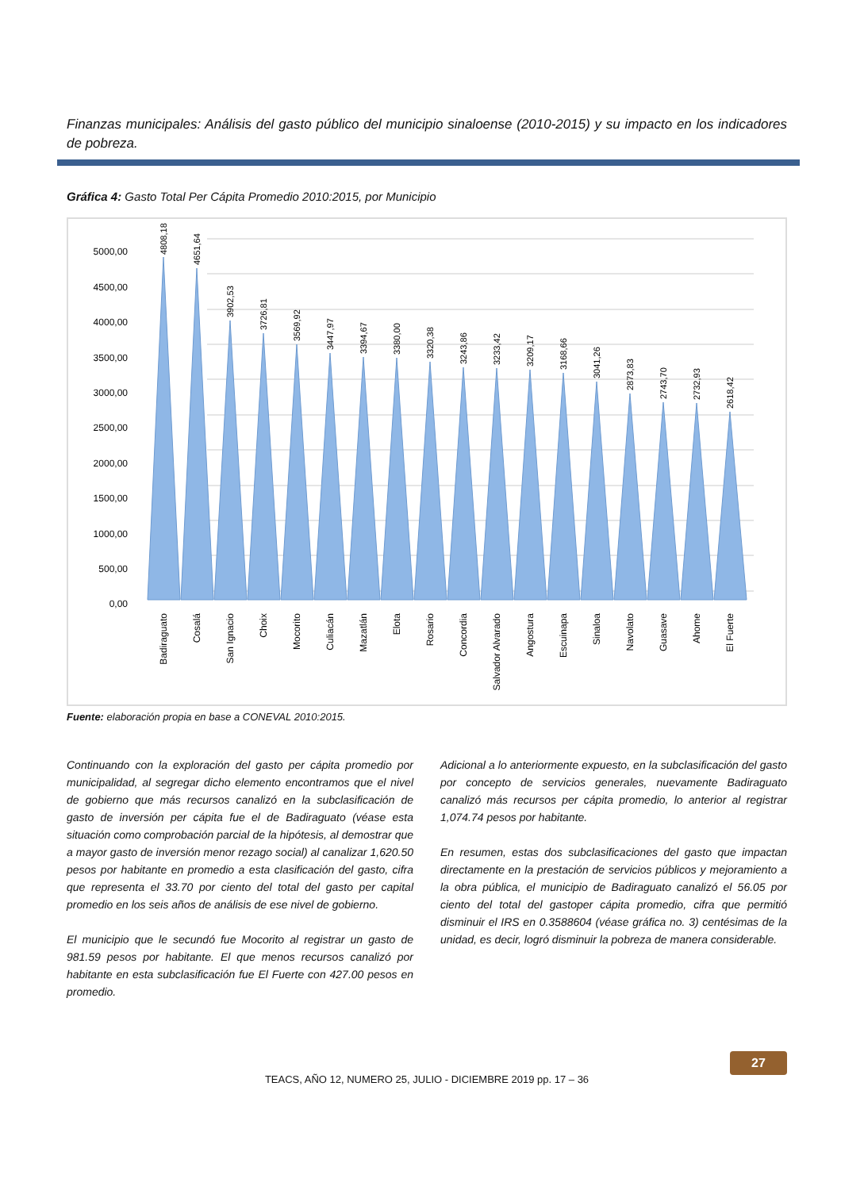Finanzas municipales: Análisis del gasto público del municipio sinaloense (2010-2015) y su impacto en los indicadores de pobreza.
Gráfica 4: Gasto Total Per Cápita Promedio 2010:2015, por Municipio
5000,00
4500,00
4000,00
3500,00
3000,00
2500,00
2000,00
1500,00
1000,00
500,00
0,00
4808,18
4651,64
3902,53
3726,81
3569,92
3447,97
3394,67
3380,00
3320,38
3243,86
3233,42
3209,17
3168,66
3041,26
2873,83
2743,70
2732,93
2618,42
Badiraguato
Cosalá
San Ignacio
Choix
Mocorito
Culiacán
Mazatlán
Elota
Rosario
Concordia
Salvador Alvarado
Angostura
Escuinapa
Sinaloa
Navolato
Guasave
Ahome
El Fuerte
Fuente: elaboración propia en base a CONEVAL 2010:2015.
Continuando con la exploración del gasto per cápita promedio por municipalidad, al segregar dicho elemento encontramos que el nivel de gobierno que más recursos canalizó en la subclasificación de gasto de inversión per cápita fue el de Badiraguato (véase esta situación como comprobación parcial de la hipótesis, al demostrar que a mayor gasto de inversión menor rezago social) al canalizar 1,620.50 pesos por habitante en promedio a esta clasificación del gasto, cifra que representa el 33.70 por ciento del total del gasto per capital promedio en los seis años de análisis de ese nivel de gobierno.
El municipio que le secundó fue Mocorito al registrar un gasto de 981.59 pesos por habitante. El que menos recursos canalizó por habitante en esta subclasificación fue El Fuerte con 427.00 pesos en promedio.
Adicional a lo anteriormente expuesto, en la subclasificación del gasto por concepto de servicios generales, nuevamente Badiraguato canalizó más recursos per cápita promedio, lo anterior al registrar 1,074.74 pesos por habitante.
En resumen, estas dos subclasificaciones del gasto que impactan directamente en la prestación de servicios públicos y mejoramiento a la obra pública, el municipio de Badiraguato canalizó el 56.05 por ciento del total del gastoper cápita promedio, cifra que permitió disminuir el IRS en 0.3588604 (véase gráfica no. 3) centésimas de la unidad, es decir, logró disminuir la pobreza de manera considerable.
TEACS, AÑO 12, NUMERO 25, JULIO - DICIEMBRE 2019 pp. 17 – 36
27